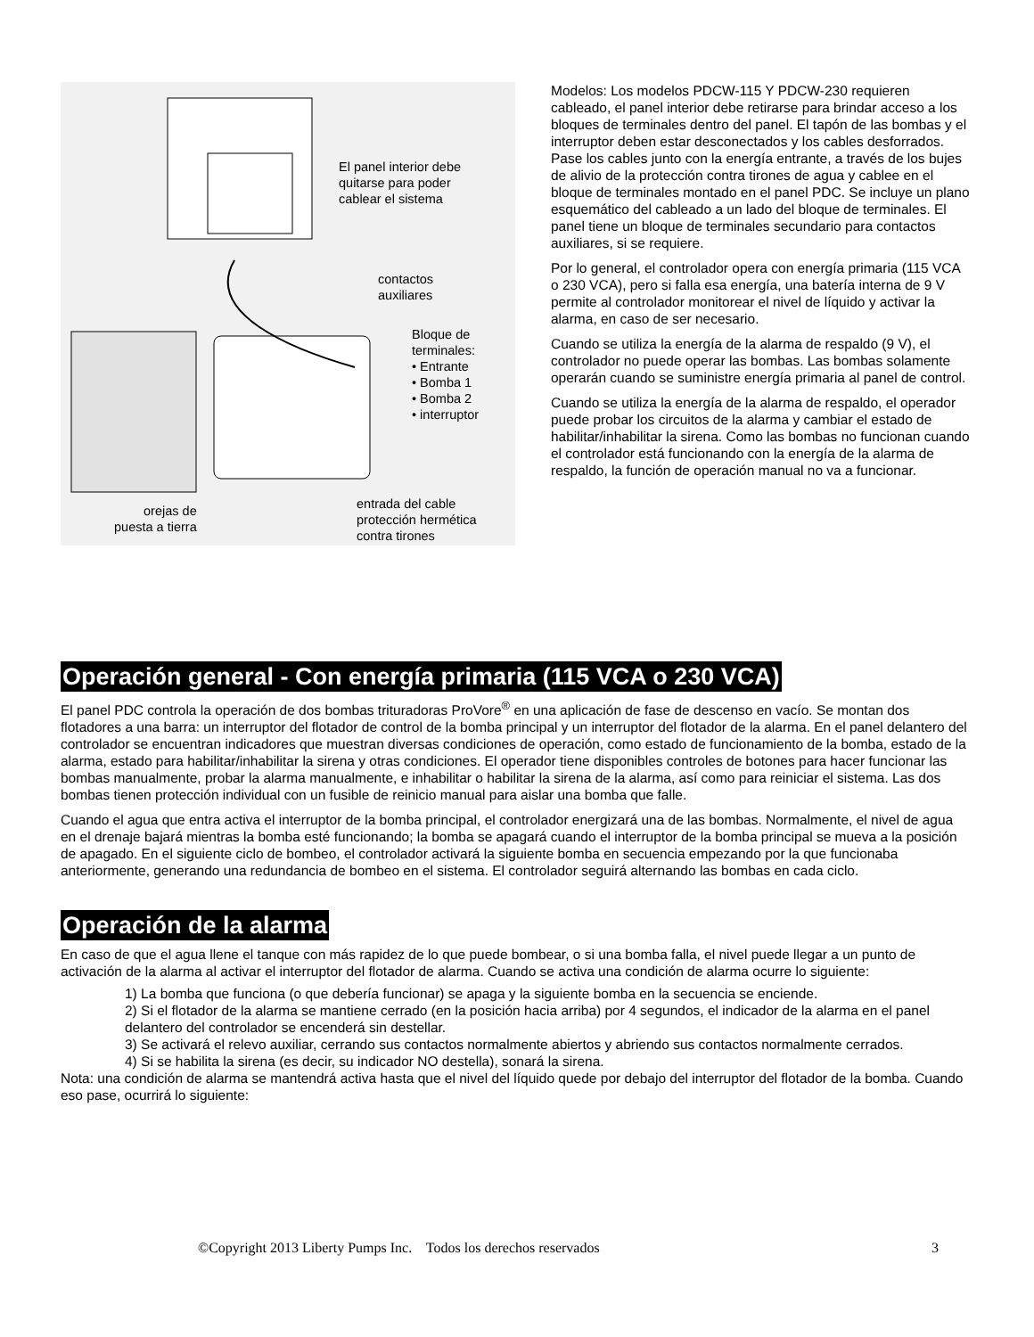El panel interior debe
quitarse para poder
cablear el sistema
contactos
auxiliares
Bloque de
terminales:
• Entrante
• Bomba 1
• Bomba 2
• interruptor
entrada del cable
protección hermética
contra tirones
orejas de
puesta a tierra
Modelos: Los modelos PDCW-115 Y PDCW-230 requieren cableado, el panel interior debe retirarse para brindar acceso a los bloques de terminales dentro del panel. El tapón de las bombas y el interruptor deben estar desconectados y los cables desforrados. Pase los cables junto con la energía entrante, a través de los bujes de alivio de la protección contra tirones de agua y cablee en el bloque de terminales montado en el panel PDC. Se incluye un plano esquemático del cableado a un lado del bloque de terminales. El panel tiene un bloque de terminales secundario para contactos auxiliares, si se requiere.
Por lo general, el controlador opera con energía primaria (115 VCA o 230 VCA), pero si falla esa energía, una batería interna de 9 V permite al controlador monitorear el nivel de líquido y activar la alarma, en caso de ser necesario.
Cuando se utiliza la energía de la alarma de respaldo (9 V), el controlador no puede operar las bombas. Las bombas solamente operarán cuando se suministre energía primaria al panel de control.
Cuando se utiliza la energía de la alarma de respaldo, el operador puede probar los circuitos de la alarma y cambiar el estado de habilitar/inhabilitar la sirena. Como las bombas no funcionan cuando el controlador está funcionando con la energía de la alarma de respaldo, la función de operación manual no va a funcionar.
Operación general - Con energía primaria (115 VCA o 230 VCA)
El panel PDC controla la operación de dos bombas trituradoras ProVore<sup>®</sup> en una aplicación de fase de descenso en vacío. Se montan dos flotadores a una barra: un interruptor del flotador de control de la bomba principal y un interruptor del flotador de la alarma. En el panel delantero del controlador se encuentran indicadores que muestran diversas condiciones de operación, como estado de funcionamiento de la bomba, estado de la alarma, estado para habilitar/inhabilitar la sirena y otras condiciones. El operador tiene disponibles controles de botones para hacer funcionar las bombas manualmente, probar la alarma manualmente, e inhabilitar o habilitar la sirena de la alarma, así como para reiniciar el sistema. Las dos bombas tienen protección individual con un fusible de reinicio manual para aislar una bomba que falle.
Cuando el agua que entra activa el interruptor de la bomba principal, el controlador energizará una de las bombas. Normalmente, el nivel de agua en el drenaje bajará mientras la bomba esté funcionando; la bomba se apagará cuando el interruptor de la bomba principal se mueva a la posición de apagado. En el siguiente ciclo de bombeo, el controlador activará la siguiente bomba en secuencia empezando por la que funcionaba anteriormente, generando una redundancia de bombeo en el sistema. El controlador seguirá alternando las bombas en cada ciclo.
Operación de la alarma
En caso de que el agua llene el tanque con más rapidez de lo que puede bombear, o si una bomba falla, el nivel puede llegar a un punto de activación de la alarma al activar el interruptor del flotador de alarma. Cuando se activa una condición de alarma ocurre lo siguiente:
1) La bomba que funciona (o que debería funcionar) se apaga y la siguiente bomba en la secuencia se enciende.
2) Si el flotador de la alarma se mantiene cerrado (en la posición hacia arriba) por 4 segundos, el indicador de la alarma en el panel delantero del controlador se encenderá sin destellar.
3) Se activará el relevo auxiliar, cerrando sus contactos normalmente abiertos y abriendo sus contactos normalmente cerrados.
4) Si se habilita la sirena (es decir, su indicador NO destella), sonará la sirena.
Nota: una condición de alarma se mantendrá activa hasta que el nivel del líquido quede por debajo del interruptor del flotador de la bomba. Cuando eso pase, ocurrirá lo siguiente:
©Copyright 2013 Liberty Pumps Inc. Todos los derechos reservados 3